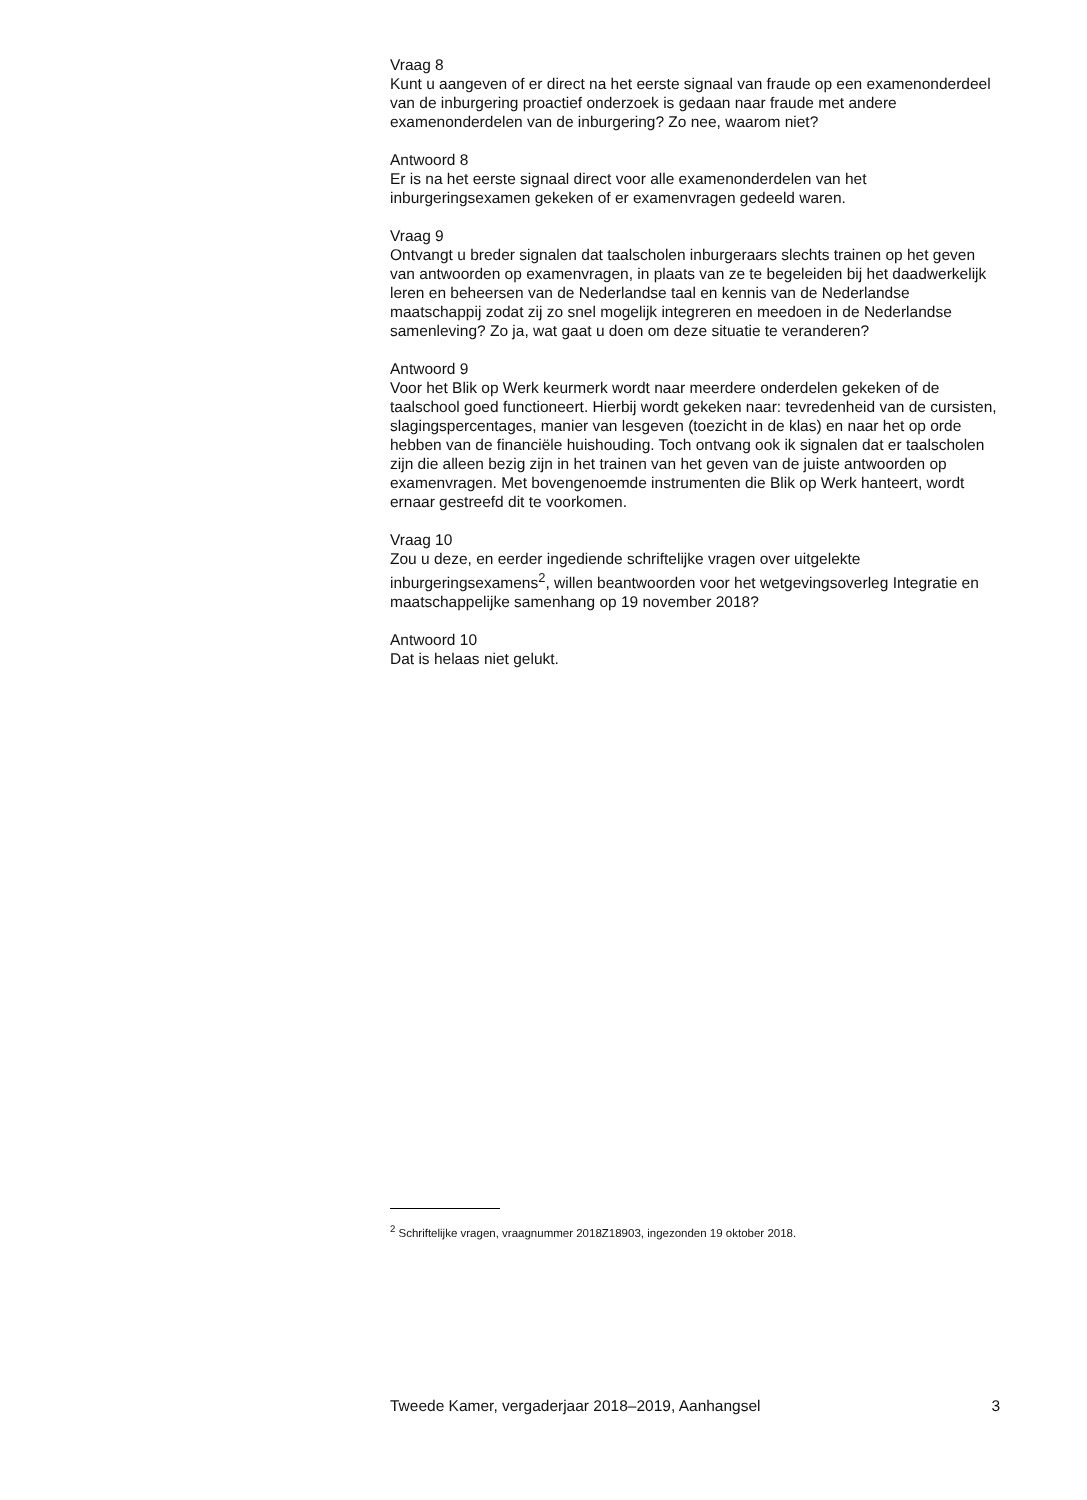Vraag 8
Kunt u aangeven of er direct na het eerste signaal van fraude op een examenonderdeel van de inburgering proactief onderzoek is gedaan naar fraude met andere examenonderdelen van de inburgering? Zo nee, waarom niet?
Antwoord 8
Er is na het eerste signaal direct voor alle examenonderdelen van het inburgeringsexamen gekeken of er examenvragen gedeeld waren.
Vraag 9
Ontvangt u breder signalen dat taalscholen inburgeraars slechts trainen op het geven van antwoorden op examenvragen, in plaats van ze te begeleiden bij het daadwerkelijk leren en beheersen van de Nederlandse taal en kennis van de Nederlandse maatschappij zodat zij zo snel mogelijk integreren en meedoen in de Nederlandse samenleving? Zo ja, wat gaat u doen om deze situatie te veranderen?
Antwoord 9
Voor het Blik op Werk keurmerk wordt naar meerdere onderdelen gekeken of de taalschool goed functioneert. Hierbij wordt gekeken naar: tevredenheid van de cursisten, slagingspercentages, manier van lesgeven (toezicht in de klas) en naar het op orde hebben van de financiële huishouding. Toch ontvang ook ik signalen dat er taalscholen zijn die alleen bezig zijn in het trainen van het geven van de juiste antwoorden op examenvragen. Met bovengenoemde instrumenten die Blik op Werk hanteert, wordt ernaar gestreefd dit te voorkomen.
Vraag 10
Zou u deze, en eerder ingediende schriftelijke vragen over uitgelekte inburgeringsexamens<sup>2</sup>, willen beantwoorden voor het wetgevingsoverleg Integratie en maatschappelijke samenhang op 19 november 2018?
Antwoord 10
Dat is helaas niet gelukt.
<sup>2</sup> Schriftelijke vragen, vraagnummer 2018Z18903, ingezonden 19 oktober 2018.
Tweede Kamer, vergaderjaar 2018–2019, Aanhangsel 3